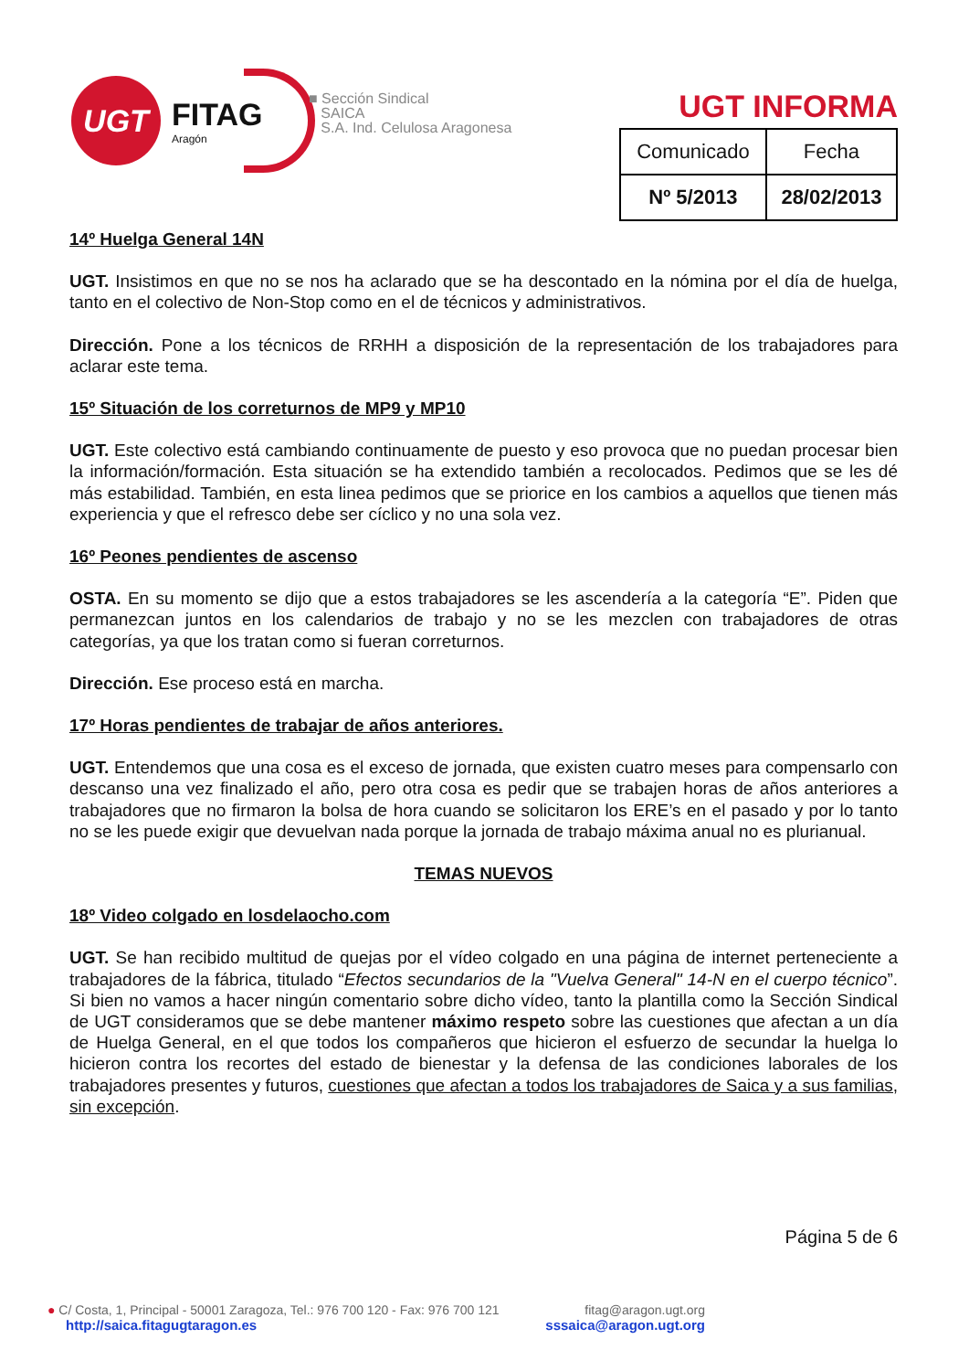UGT
FITAG
Aragón
■ Sección Sindical
SAICA
S.A. Ind. Celulosa Aragonesa
UGT INFORMA
| Comunicado | Fecha |
| Nº 5/2013 | 28/02/2013 |
14º Huelga General 14N
UGT. Insistimos en que no se nos ha aclarado que se ha descontado en la nómina por el día de huelga, tanto en el colectivo de Non-Stop como en el de técnicos y administrativos.
Dirección. Pone a los técnicos de RRHH a disposición de la representación de los trabajadores para aclarar este tema.
15º Situación de los correturnos de MP9 y MP10
UGT. Este colectivo está cambiando continuamente de puesto y eso provoca que no puedan procesar bien la información/formación. Esta situación se ha extendido también a recolocados. Pedimos que se les dé más estabilidad. También, en esta linea pedimos que se priorice en los cambios a aquellos que tienen más experiencia y que el refresco debe ser cíclico y no una sola vez.
16º Peones pendientes de ascenso
OSTA. En su momento se dijo que a estos trabajadores se les ascendería a la categoría “E”. Piden que permanezcan juntos en los calendarios de trabajo y no se les mezclen con trabajadores de otras categorías, ya que los tratan como si fueran correturnos.
Dirección. Ese proceso está en marcha.
17º Horas pendientes de trabajar de años anteriores.
UGT. Entendemos que una cosa es el exceso de jornada, que existen cuatro meses para compensarlo con descanso una vez finalizado el año, pero otra cosa es pedir que se trabajen horas de años anteriores a trabajadores que no firmaron la bolsa de hora cuando se solicitaron los ERE’s en el pasado y por lo tanto no se les puede exigir que devuelvan nada porque la jornada de trabajo máxima anual no es plurianual.
TEMAS NUEVOS
18º Video colgado en losdelaocho.com
UGT. Se han recibido multitud de quejas por el vídeo colgado en una página de internet perteneciente a trabajadores de la fábrica, titulado “Efectos secundarios de la "Vuelva General" 14-N en el cuerpo técnico”. Si bien no vamos a hacer ningún comentario sobre dicho vídeo, tanto la plantilla como la Sección Sindical de UGT consideramos que se debe mantener máximo respeto sobre las cuestiones que afectan a un día de Huelga General, en el que todos los compañeros que hicieron el esfuerzo de secundar la huelga lo hicieron contra los recortes del estado de bienestar y la defensa de las condiciones laborales de los trabajadores presentes y futuros, cuestiones que afectan a todos los trabajadores de Saica y a sus familias, sin excepción.
Página 5 de 6
● C/ Costa, 1, Principal - 50001 Zaragoza, Tel.: 976 700 120 - Fax: 976 700 121 fitag@aragon.ugt.org
http://saica.fitagugtaragon.es sssaica@aragon.ugt.org